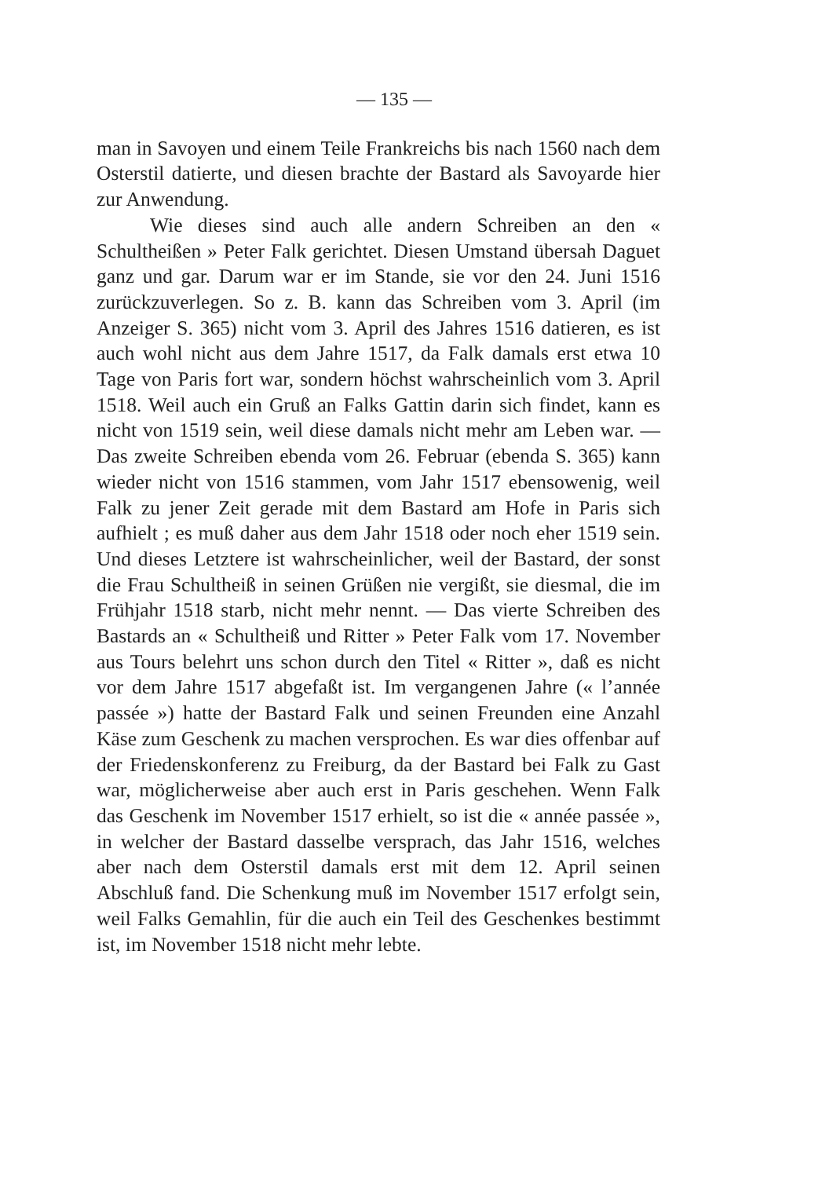— 135 —
man in Savoyen und einem Teile Frankreichs bis nach 1560 nach dem Osterstil datierte, und diesen brachte der Bastard als Savoyarde hier zur Anwendung.
Wie dieses sind auch alle andern Schreiben an den « Schultheißen » Peter Falk gerichtet. Diesen Umstand übersah Daguet ganz und gar. Darum war er im Stande, sie vor den 24. Juni 1516 zurückzuverlegen. So z. B. kann das Schreiben vom 3. April (im Anzeiger S. 365) nicht vom 3. April des Jahres 1516 datieren, es ist auch wohl nicht aus dem Jahre 1517, da Falk damals erst etwa 10 Tage von Paris fort war, sondern höchst wahrscheinlich vom 3. April 1518. Weil auch ein Gruß an Falks Gattin darin sich findet, kann es nicht von 1519 sein, weil diese damals nicht mehr am Leben war. — Das zweite Schreiben ebenda vom 26. Februar (ebenda S. 365) kann wieder nicht von 1516 stammen, vom Jahr 1517 ebensowenig, weil Falk zu jener Zeit gerade mit dem Bastard am Hofe in Paris sich aufhielt ; es muß daher aus dem Jahr 1518 oder noch eher 1519 sein. Und dieses Letztere ist wahrscheinlicher, weil der Bastard, der sonst die Frau Schultheiß in seinen Grüßen nie vergißt, sie diesmal, die im Frühjahr 1518 starb, nicht mehr nennt. — Das vierte Schreiben des Bastards an « Schultheiß und Ritter » Peter Falk vom 17. November aus Tours belehrt uns schon durch den Titel « Ritter », daß es nicht vor dem Jahre 1517 abgefaßt ist. Im vergangenen Jahre (« l’année passée ») hatte der Bastard Falk und seinen Freunden eine Anzahl Käse zum Geschenk zu machen versprochen. Es war dies offenbar auf der Friedenskonferenz zu Freiburg, da der Bastard bei Falk zu Gast war, möglicherweise aber auch erst in Paris geschehen. Wenn Falk das Geschenk im November 1517 erhielt, so ist die « année passée », in welcher der Bastard dasselbe versprach, das Jahr 1516, welches aber nach dem Osterstil damals erst mit dem 12. April seinen Abschluß fand. Die Schenkung muß im November 1517 erfolgt sein, weil Falks Gemahlin, für die auch ein Teil des Geschenkes bestimmt ist, im November 1518 nicht mehr lebte.